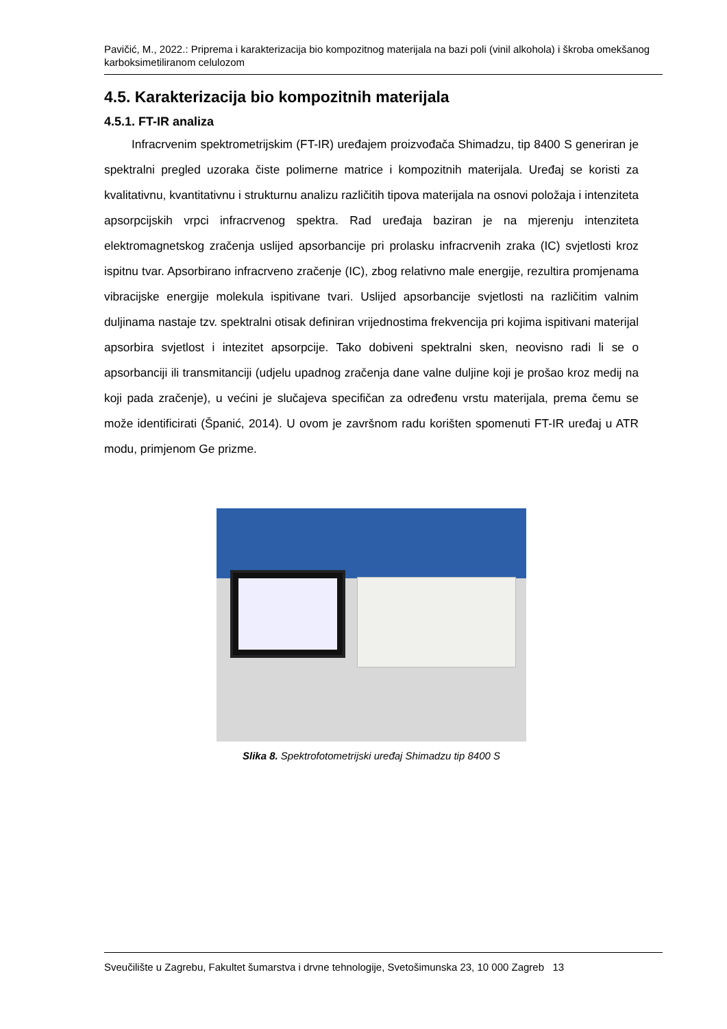Pavičić, M., 2022.: Priprema i karakterizacija bio kompozitnog materijala na bazi poli (vinil alkohola) i škroba omekšanog karboksimetiliranom celulozom
4.5. Karakterizacija bio kompozitnih materijala
4.5.1. FT-IR analiza
Infracrvenim spektrometrijskim (FT-IR) uređajem proizvođača Shimadzu, tip 8400 S generiran je spektralni pregled uzoraka čiste polimerne matrice i kompozitnih materijala. Uređaj se koristi za kvalitativnu, kvantitativnu i strukturnu analizu različitih tipova materijala na osnovi položaja i intenziteta apsorpcijskih vrpci infracrvenog spektra. Rad uređaja baziran je na mjerenju intenziteta elektromagnetskog zračenja uslijed apsorbancije pri prolasku infracrvenih zraka (IC) svjetlosti kroz ispitnu tvar. Apsorbirano infracrveno zračenje (IC), zbog relativno male energije, rezultira promjenama vibracijske energije molekula ispitivane tvari. Uslijed apsorbancije svjetlosti na različitim valnim duljinama nastaje tzv. spektralni otisak definiran vrijednostima frekvencija pri kojima ispitivani materijal apsorbira svjetlost i intezitet apsorpcije. Tako dobiveni spektralni sken, neovisno radi li se o apsorbanciji ili transmitanciji (udjelu upadnog zračenja dane valne duljine koji je prošao kroz medij na koji pada zračenje), u većini je slučajeva specifičan za određenu vrstu materijala, prema čemu se može identificirati (Španić, 2014). U ovom je završnom radu korišten spomenuti FT-IR uređaj u ATR modu, primjenom Ge prizme.
Slika 8. Spektrofotometrijski uređaj Shimadzu tip 8400 S
Sveučilište u Zagrebu, Fakultet šumarstva i drvne tehnologije, Svetošimunska 23, 10 000 Zagreb 13